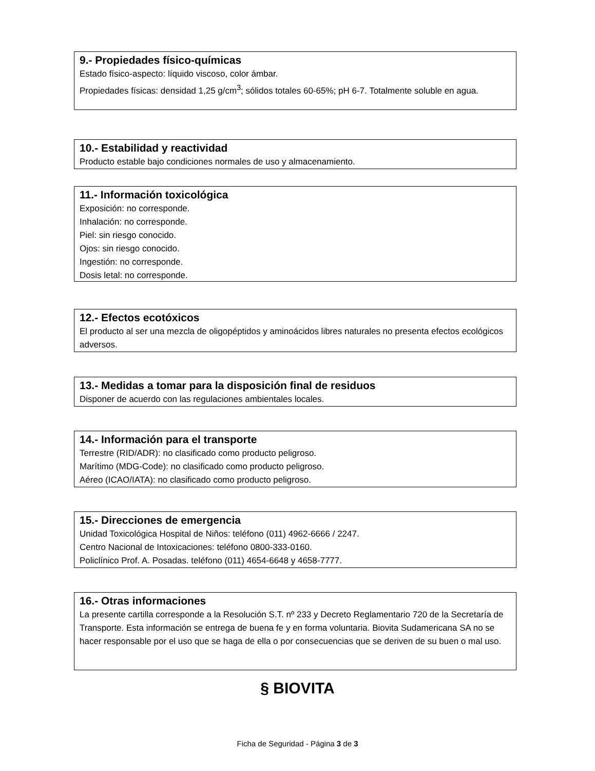9.- Propiedades físico-químicas
Estado físico-aspecto: líquido viscoso, color ámbar.
Propiedades físicas: densidad 1,25 g/cm<sup>3</sup>; sólidos totales 60-65%; pH 6-7. Totalmente soluble en agua.
10.- Estabilidad y reactividad
Producto estable bajo condiciones normales de uso y almacenamiento.
11.- Información toxicológica
Exposición: no corresponde.
Inhalación: no corresponde.
Piel: sin riesgo conocido.
Ojos: sin riesgo conocido.
Ingestión: no corresponde.
Dosis letal: no corresponde.
12.- Efectos ecotóxicos
El producto al ser una mezcla de oligopéptidos y aminoácidos libres naturales no presenta efectos ecológicos adversos.
13.- Medidas a tomar para la disposición final de residuos
Disponer de acuerdo con las regulaciones ambientales locales.
14.- Información para el transporte
Terrestre (RID/ADR): no clasificado como producto peligroso.
Marítimo (MDG-Code): no clasificado como producto peligroso.
Aéreo (ICAO/IATA): no clasificado como producto peligroso.
15.- Direcciones de emergencia
Unidad Toxicológica Hospital de Niños: teléfono (011) 4962-6666 / 2247.
Centro Nacional de Intoxicaciones: teléfono 0800-333-0160.
Policlínico Prof. A. Posadas. teléfono (011) 4654-6648 y 4658-7777.
16.- Otras informaciones
La presente cartilla corresponde a la Resolución S.T. nº 233 y Decreto Reglamentario 720 de la Secretaría de Transporte. Esta información se entrega de buena fe y en forma voluntaria. Biovita Sudamericana SA no se hacer responsable por el uso que se haga de ella o por consecuencias que se deriven de su buen o mal uso.
§ BIOVITA
Ficha de Seguridad - Página 3 de 3